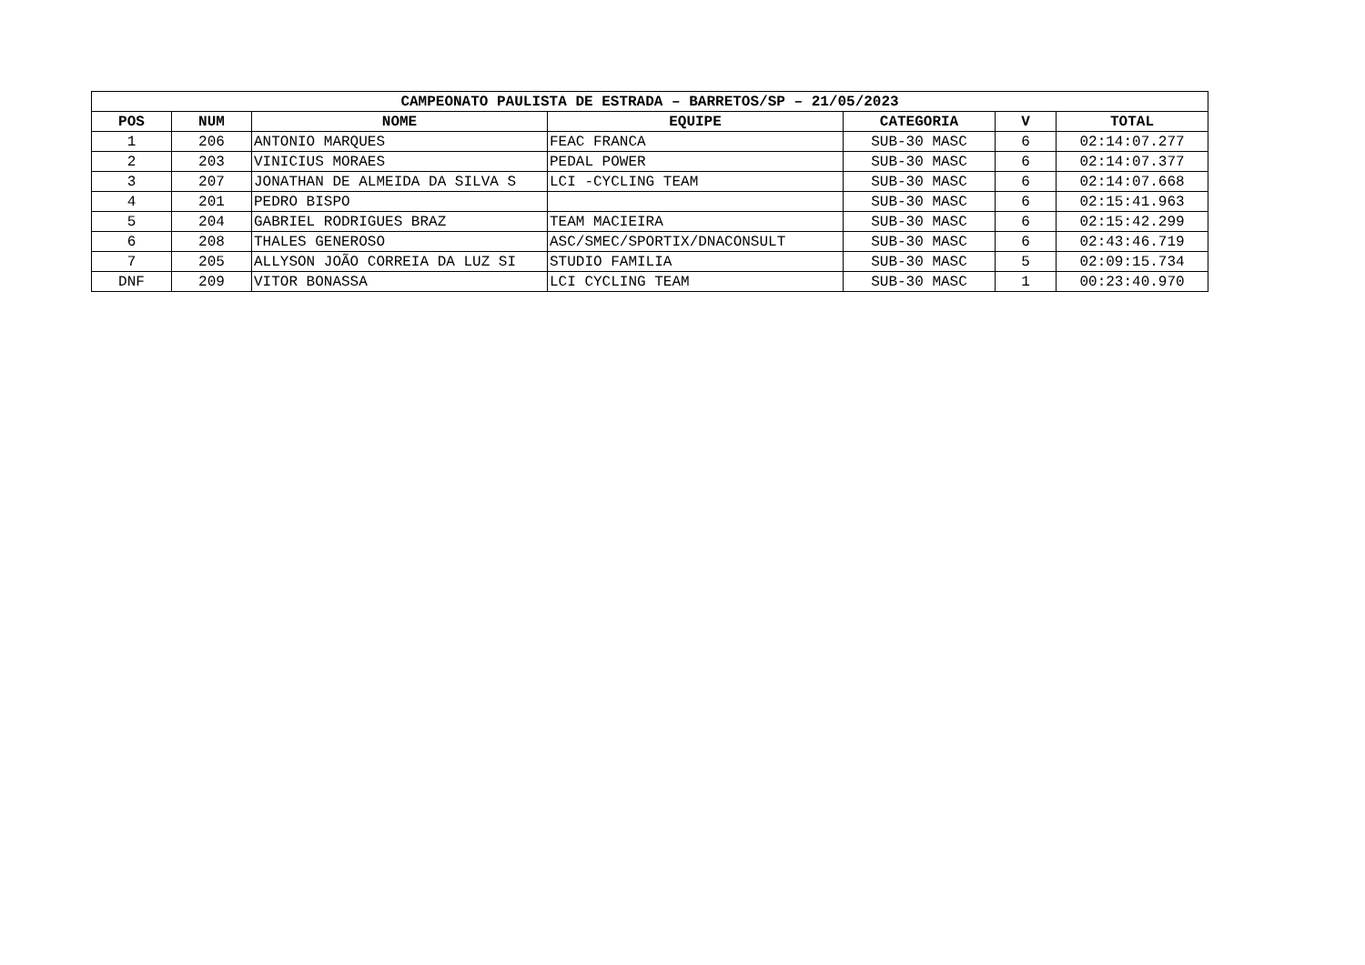| CAMPEONATO PAULISTA DE ESTRADA – BARRETOS/SP – 21/05/2023 | | | | | | |
| --- | --- | --- | --- | --- | --- | --- |
| POS | NUM | NOME | EQUIPE | CATEGORIA | V | TOTAL |
| 1 | 206 | ANTONIO MARQUES | FEAC FRANCA | SUB-30 MASC | 6 | 02:14:07.277 |
| 2 | 203 | VINICIUS MORAES | PEDAL POWER | SUB-30 MASC | 6 | 02:14:07.377 |
| 3 | 207 | JONATHAN DE ALMEIDA DA SILVA S | LCI -CYCLING TEAM | SUB-30 MASC | 6 | 02:14:07.668 |
| 4 | 201 | PEDRO BISPO | | SUB-30 MASC | 6 | 02:15:41.963 |
| 5 | 204 | GABRIEL RODRIGUES BRAZ | TEAM MACIEIRA | SUB-30 MASC | 6 | 02:15:42.299 |
| 6 | 208 | THALES GENEROSO | ASC/SMEC/SPORTIX/DNACONSULT | SUB-30 MASC | 6 | 02:43:46.719 |
| 7 | 205 | ALLYSON JOÃO CORREIA DA LUZ SI | STUDIO FAMILIA | SUB-30 MASC | 5 | 02:09:15.734 |
| DNF | 209 | VITOR BONASSA | LCI CYCLING TEAM | SUB-30 MASC | 1 | 00:23:40.970 |